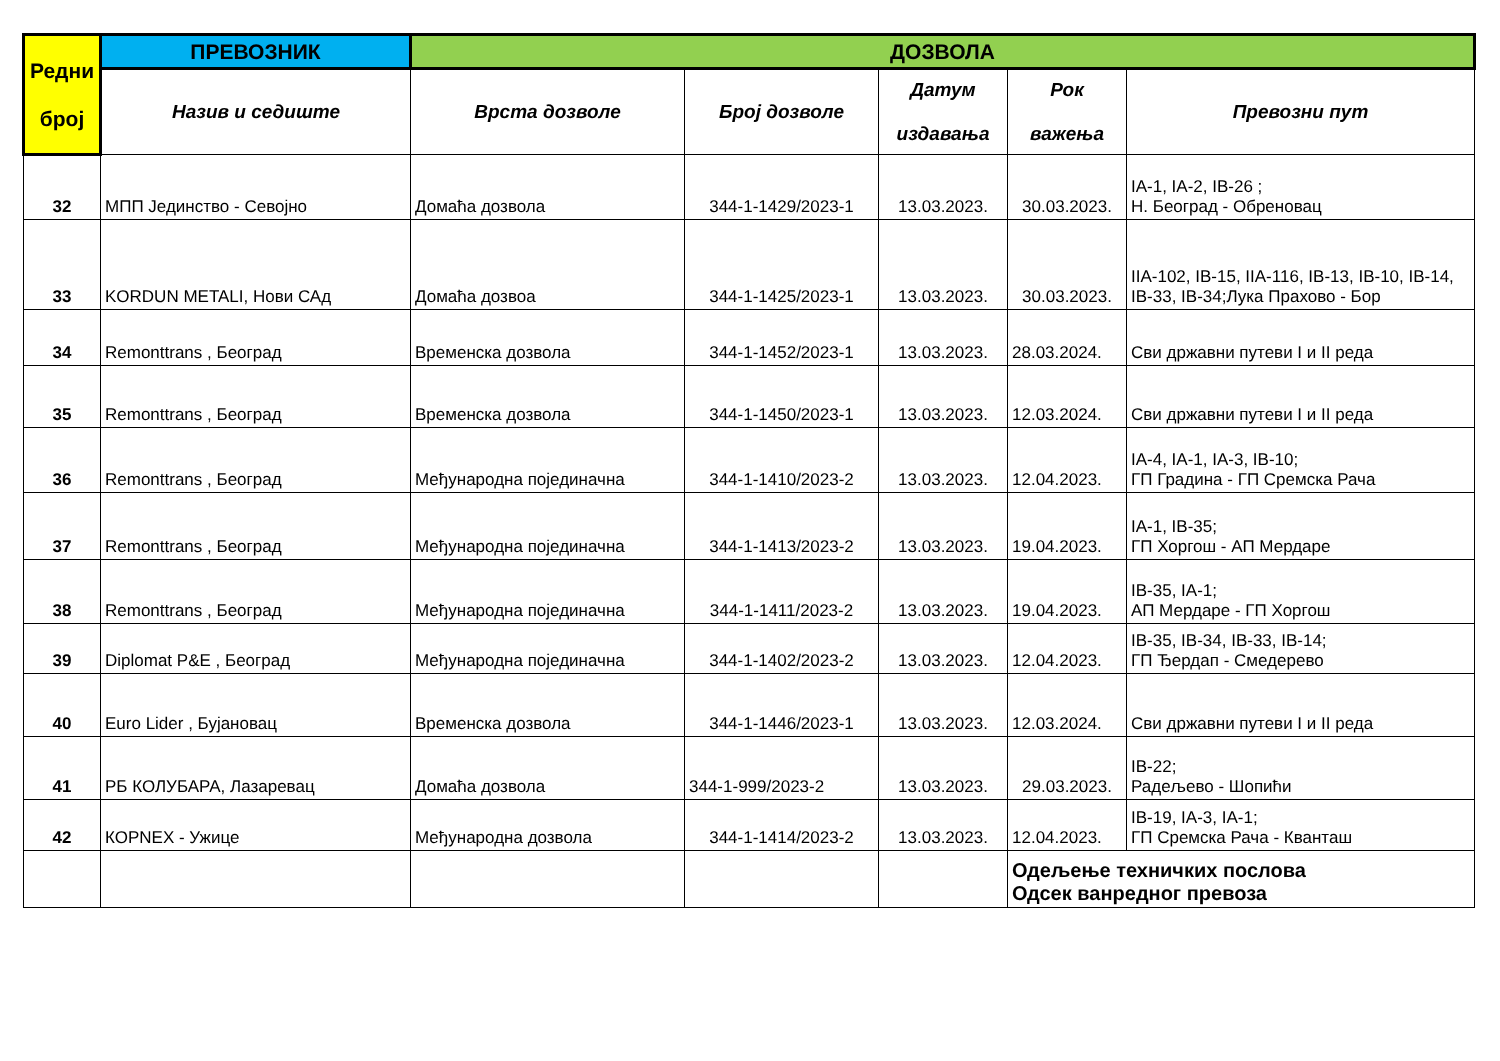| Редни број | ПРЕВОЗНИК | ДОЗВОЛА | | | | |
| --- | --- | --- | --- | --- | --- | --- |
| | Назив и седиште | Врста дозволе | Број дозволе | Датум издавања | Рок важења | Превозни пут |
| 32 | МПП Јединство - Севојно | Домаћа дозвола | 344-1-1429/2023-1 | 13.03.2023. | 30.03.2023. | IA-1, IA-2, IB-26 ; Н. Београд - Обреновац |
| 33 | KORDUN METALI, Нови САд | Домаћа дозвоа | 344-1-1425/2023-1 | 13.03.2023. | 30.03.2023. | IIA-102, IB-15, IIA-116, IB-13, IB-10, IB-14, IB-33, IB-34;Лука Прахово - Бор |
| 34 | Remonttrans , Београд | Временска дозвола | 344-1-1452/2023-1 | 13.03.2023. | 28.03.2024. | Сви државни путеви I и II реда |
| 35 | Remonttrans , Београд | Временска дозвола | 344-1-1450/2023-1 | 13.03.2023. | 12.03.2024. | Сви државни путеви I и II реда |
| 36 | Remonttrans , Београд | Међународна појединачна | 344-1-1410/2023-2 | 13.03.2023. | 12.04.2023. | IA-4, IA-1, IA-3, IB-10; ГП Градина - ГП Сремска Рача |
| 37 | Remonttrans , Београд | Међународна појединачна | 344-1-1413/2023-2 | 13.03.2023. | 19.04.2023. | IA-1, IB-35; ГП Хоргош - АП Мердаре |
| 38 | Remonttrans , Београд | Међународна појединачна | 344-1-1411/2023-2 | 13.03.2023. | 19.04.2023. | IB-35, IA-1; АП Мердаре - ГП Хоргош |
| 39 | Diplomat P&E , Београд | Међународна појединачна | 344-1-1402/2023-2 | 13.03.2023. | 12.04.2023. | IB-35, IB-34, IB-33, IB-14; ГП Ђердап - Смедерево |
| 40 | Euro Lider , Бујановац | Временска дозвола | 344-1-1446/2023-1 | 13.03.2023. | 12.03.2024. | Сви државни путеви I и II реда |
| 41 | РБ КОЛУБАРА, Лазаревац | Домаћа дозвола | 344-1-999/2023-2 | 13.03.2023. | 29.03.2023. | IB-22; Радељево - Шопићи |
| 42 | КОРNEX - Ужице | Међународна дозвола | 344-1-1414/2023-2 | 13.03.2023. | 12.04.2023. | IB-19, IA-3, IA-1; ГП Сремска Рача - Кванташ |
| | | | | | Одељење техничких послова Одсек ванредног превоза | |